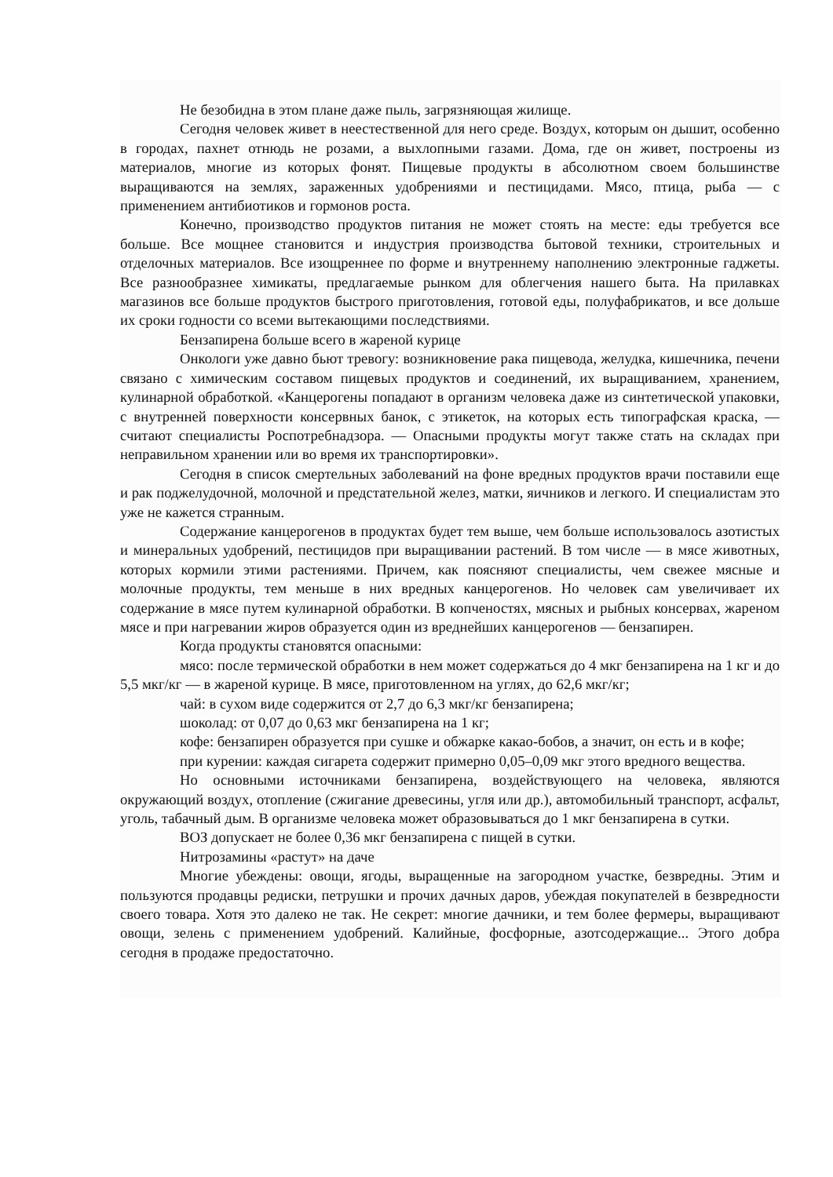Не безобидна в этом плане даже пыль, загрязняющая жилище.
Сегодня человек живет в неестественной для него среде. Воздух, которым он дышит, особенно в городах, пахнет отнюдь не розами, а выхлопными газами. Дома, где он живет, построены из материалов, многие из которых фонят. Пищевые продукты в абсолютном своем большинстве выращиваются на землях, зараженных удобрениями и пестицидами. Мясо, птица, рыба — с применением антибиотиков и гормонов роста.
Конечно, производство продуктов питания не может стоять на месте: еды требуется все больше. Все мощнее становится и индустрия производства бытовой техники, строительных и отделочных материалов. Все изощреннее по форме и внутреннему наполнению электронные гаджеты. Все разнообразнее химикаты, предлагаемые рынком для облегчения нашего быта. На прилавках магазинов все больше продуктов быстрого приготовления, готовой еды, полуфабрикатов, и все дольше их сроки годности со всеми вытекающими последствиями.
Бензапирена больше всего в жареной курице
Онкологи уже давно бьют тревогу: возникновение рака пищевода, желудка, кишечника, печени связано с химическим составом пищевых продуктов и соединений, их выращиванием, хранением, кулинарной обработкой. «Канцерогены попадают в организм человека даже из синтетической упаковки, с внутренней поверхности консервных банок, с этикеток, на которых есть типографская краска, — считают специалисты Роспотребнадзора. — Опасными продукты могут также стать на складах при неправильном хранении или во время их транспортировки».
Сегодня в список смертельных заболеваний на фоне вредных продуктов врачи поставили еще и рак поджелудочной, молочной и предстательной желез, матки, яичников и легкого. И специалистам это уже не кажется странным.
Содержание канцерогенов в продуктах будет тем выше, чем больше использовалось азотистых и минеральных удобрений, пестицидов при выращивании растений. В том числе — в мясе животных, которых кормили этими растениями. Причем, как поясняют специалисты, чем свежее мясные и молочные продукты, тем меньше в них вредных канцерогенов. Но человек сам увеличивает их содержание в мясе путем кулинарной обработки. В копченостях, мясных и рыбных консервах, жареном мясе и при нагревании жиров образуется один из вреднейших канцерогенов — бензапирен.
Когда продукты становятся опасными:
мясо: после термической обработки в нем может содержаться до 4 мкг бензапирена на 1 кг и до 5,5 мкг/кг — в жареной курице. В мясе, приготовленном на углях, до 62,6 мкг/кг;
чай: в сухом виде содержится от 2,7 до 6,3 мкг/кг бензапирена;
шоколад: от 0,07 до 0,63 мкг бензапирена на 1 кг;
кофе: бензапирен образуется при сушке и обжарке какао-бобов, а значит, он есть и в кофе;
при курении: каждая сигарета содержит примерно 0,05–0,09 мкг этого вредного вещества.
Но основными источниками бензапирена, воздействующего на человека, являются окружающий воздух, отопление (сжигание древесины, угля или др.), автомобильный транспорт, асфальт, уголь, табачный дым. В организме человека может образовываться до 1 мкг бензапирена в сутки.
ВОЗ допускает не более 0,36 мкг бензапирена с пищей в сутки.
Нитрозамины «растут» на даче
Многие убеждены: овощи, ягоды, выращенные на загородном участке, безвредны. Этим и пользуются продавцы редиски, петрушки и прочих дачных даров, убеждая покупателей в безвредности своего товара. Хотя это далеко не так. Не секрет: многие дачники, и тем более фермеры, выращивают овощи, зелень с применением удобрений. Калийные, фосфорные, азотсодержащие... Этого добра сегодня в продаже предостаточно.